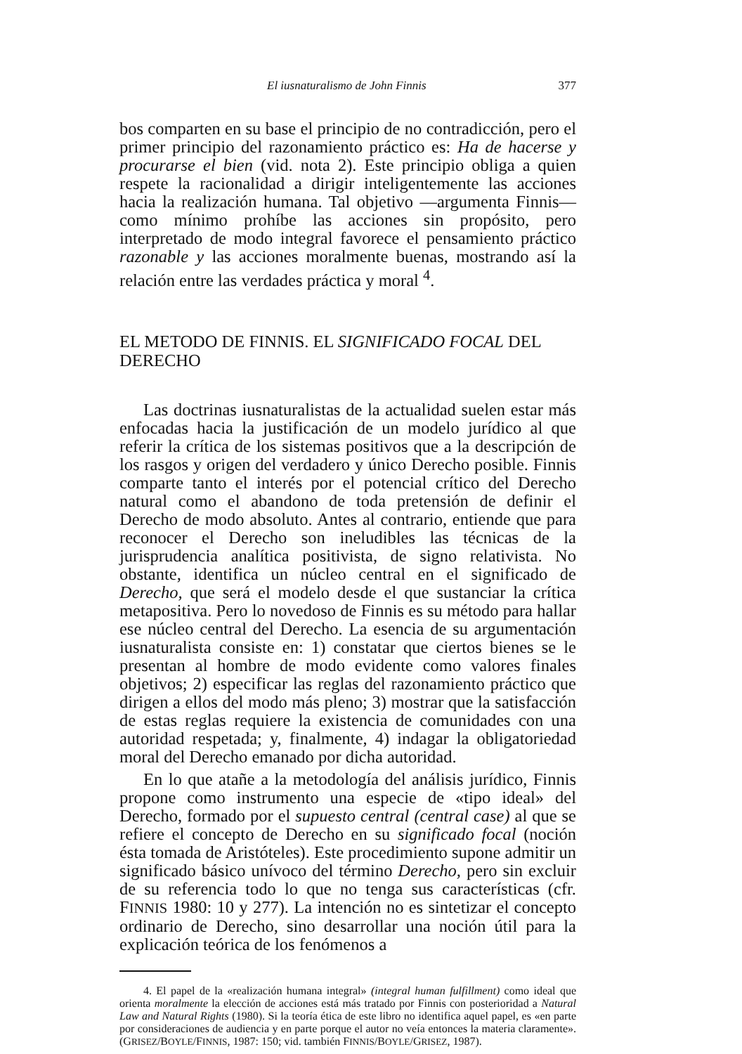El iusnaturalismo de John Finnis 377
bos comparten en su base el principio de no contradicción, pero el primer principio del razonamiento práctico es: Ha de hacerse y procurarse el bien (vid. nota 2). Este principio obliga a quien respete la racionalidad a dirigir inteligentemente las acciones hacia la realización humana. Tal objetivo —argumenta Finnis— como mínimo prohíbe las acciones sin propósito, pero interpretado de modo integral favorece el pensamiento práctico razonable y las acciones moralmente buenas, mostrando así la relación entre las verdades práctica y moral <sup>4</sup>.
EL METODO DE FINNIS. EL SIGNIFICADO FOCAL DEL DERECHO
Las doctrinas iusnaturalistas de la actualidad suelen estar más enfocadas hacia la justificación de un modelo jurídico al que referir la crítica de los sistemas positivos que a la descripción de los rasgos y origen del verdadero y único Derecho posible. Finnis comparte tanto el interés por el potencial crítico del Derecho natural como el abandono de toda pretensión de definir el Derecho de modo absoluto. Antes al contrario, entiende que para reconocer el Derecho son ineludibles las técnicas de la jurisprudencia analítica positivista, de signo relativista. No obstante, identifica un núcleo central en el significado de Derecho, que será el modelo desde el que sustanciar la crítica metapositiva. Pero lo novedoso de Finnis es su método para hallar ese núcleo central del Derecho. La esencia de su argumentación iusnaturalista consiste en: 1) constatar que ciertos bienes se le presentan al hombre de modo evidente como valores finales objetivos; 2) especificar las reglas del razonamiento práctico que dirigen a ellos del modo más pleno; 3) mostrar que la satisfacción de estas reglas requiere la existencia de comunidades con una autoridad respetada; y, finalmente, 4) indagar la obligatoriedad moral del Derecho emanado por dicha autoridad.
En lo que atañe a la metodología del análisis jurídico, Finnis propone como instrumento una especie de «tipo ideal» del Derecho, formado por el supuesto central (central case) al que se refiere el concepto de Derecho en su significado focal (noción ésta tomada de Aristóteles). Este procedimiento supone admitir un significado básico unívoco del término Derecho, pero sin excluir de su referencia todo lo que no tenga sus características (cfr. FINNIS 1980: 10 y 277). La intención no es sintetizar el concepto ordinario de Derecho, sino desarrollar una noción útil para la explicación teórica de los fenómenos a
4. El papel de la «realización humana integral» (integral human fulfillment) como ideal que orienta moralmente la elección de acciones está más tratado por Finnis con posterioridad a Natural Law and Natural Rights (1980). Si la teoría ética de este libro no identifica aquel papel, es «en parte por consideraciones de audiencia y en parte porque el autor no veía entonces la materia claramente». (GRISEZ/BOYLE/FINNIS, 1987: 150; vid. también FINNIS/BOYLE/GRISEZ, 1987).